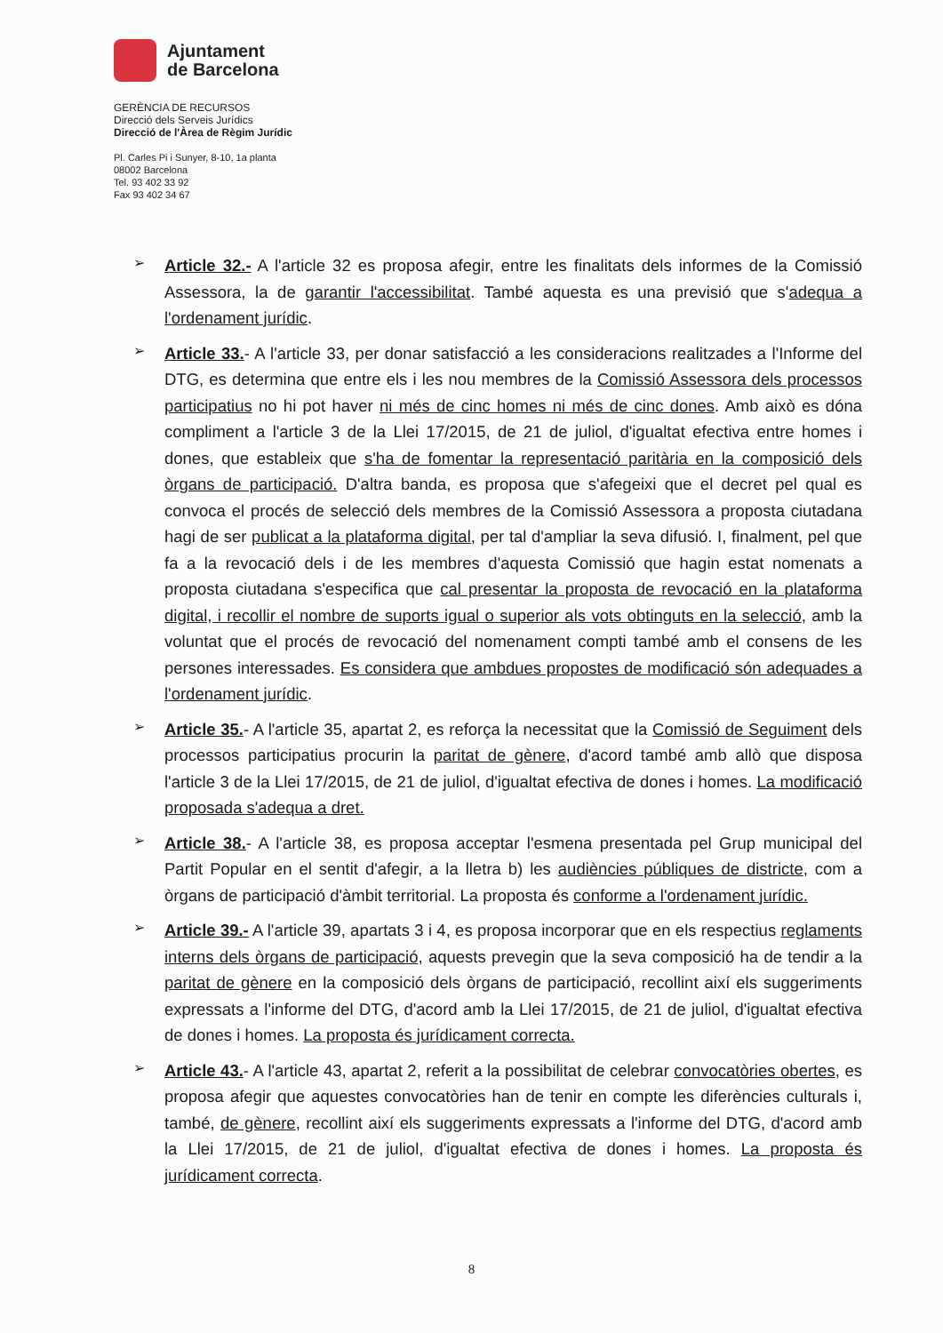Ajuntament
de Barcelona
GERÈNCIA DE RECURSOS
Direcció dels Serveis Jurídics
Direcció de l'Àrea de Règim Jurídic
Pl. Carles Pi i Sunyer, 8-10, 1a planta
08002 Barcelona
Tel. 93 402 33 92
Fax 93 402 34 67
➢
Article 32.- A l'article 32 es proposa afegir, entre les finalitats dels informes de la Comissió Assessora, la de garantir l'accessibilitat. També aquesta es una previsió que s'adequa a l'ordenament jurídic.
➢
Article 33.- A l'article 33, per donar satisfacció a les consideracions realitzades a l'Informe del DTG, es determina que entre els i les nou membres de la Comissió Assessora dels processos participatius no hi pot haver ni més de cinc homes ni més de cinc dones. Amb això es dóna compliment a l'article 3 de la Llei 17/2015, de 21 de juliol, d'igualtat efectiva entre homes i dones, que estableix que s'ha de fomentar la representació paritària en la composició dels òrgans de participació. D'altra banda, es proposa que s'afegeixi que el decret pel qual es convoca el procés de selecció dels membres de la Comissió Assessora a proposta ciutadana hagi de ser publicat a la plataforma digital, per tal d'ampliar la seva difusió. I, finalment, pel que fa a la revocació dels i de les membres d'aquesta Comissió que hagin estat nomenats a proposta ciutadana s'especifica que cal presentar la proposta de revocació en la plataforma digital, i recollir el nombre de suports igual o superior als vots obtinguts en la selecció, amb la voluntat que el procés de revocació del nomenament compti també amb el consens de les persones interessades. Es considera que ambdues propostes de modificació són adequades a l'ordenament jurídic.
➢
Article 35.- A l'article 35, apartat 2, es reforça la necessitat que la Comissió de Seguiment dels processos participatius procurin la paritat de gènere, d'acord també amb allò que disposa l'article 3 de la Llei 17/2015, de 21 de juliol, d'igualtat efectiva de dones i homes. La modificació proposada s'adequa a dret.
➢
Article 38.- A l'article 38, es proposa acceptar l'esmena presentada pel Grup municipal del Partit Popular en el sentit d'afegir, a la lletra b) les audiències públiques de districte, com a òrgans de participació d'àmbit territorial. La proposta és conforme a l'ordenament jurídic.
➢
Article 39.- A l'article 39, apartats 3 i 4, es proposa incorporar que en els respectius reglaments interns dels òrgans de participació, aquests prevegin que la seva composició ha de tendir a la paritat de gènere en la composició dels òrgans de participació, recollint així els suggeriments expressats a l'informe del DTG, d'acord amb la Llei 17/2015, de 21 de juliol, d'igualtat efectiva de dones i homes. La proposta és jurídicament correcta.
➢
Article 43.- A l'article 43, apartat 2, referit a la possibilitat de celebrar convocatòries obertes, es proposa afegir que aquestes convocatòries han de tenir en compte les diferències culturals i, també, de gènere, recollint així els suggeriments expressats a l'informe del DTG, d'acord amb la Llei 17/2015, de 21 de juliol, d'igualtat efectiva de dones i homes. La proposta és jurídicament correcta.
8